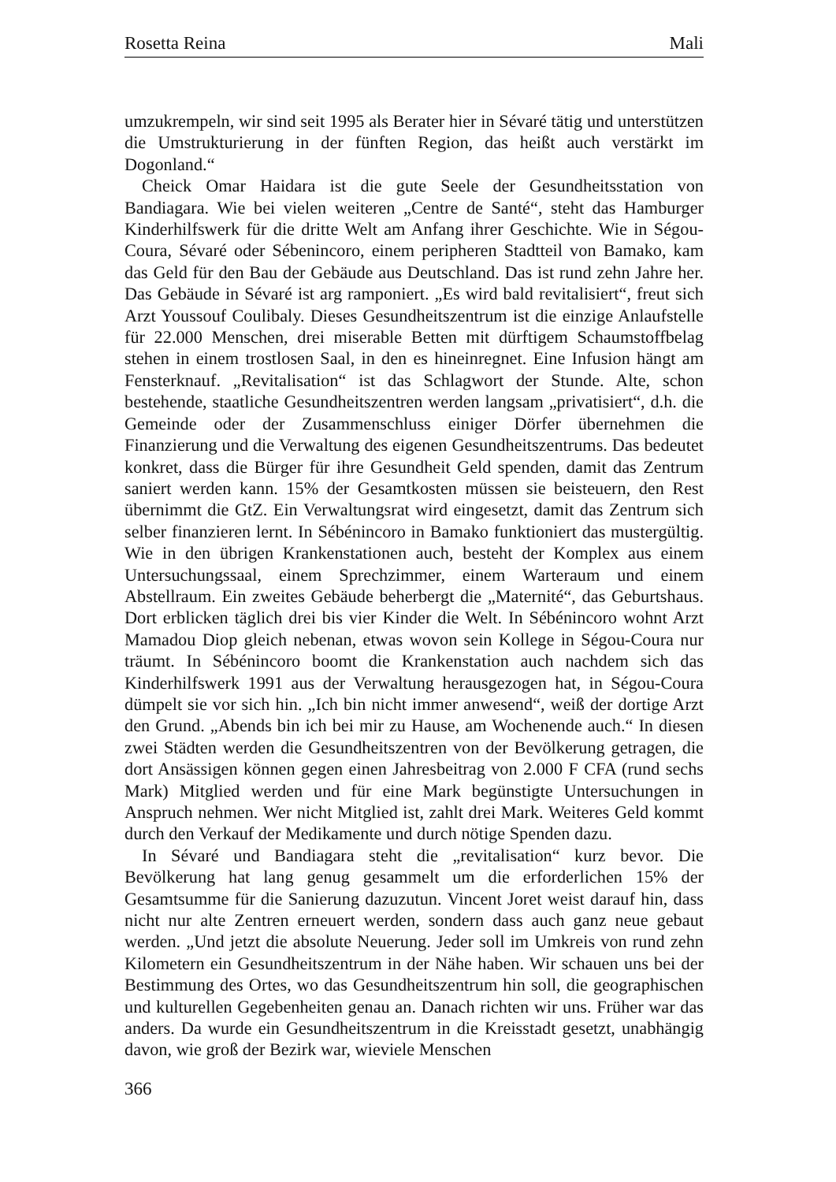Rosetta Reina Mali
umzukrempeln, wir sind seit 1995 als Berater hier in Sévaré tätig und unterstützen die Umstrukturierung in der fünften Region, das heißt auch verstärkt im Dogonland.“
Cheick Omar Haidara ist die gute Seele der Gesundheitsstation von Bandiagara. Wie bei vielen weiteren „Centre de Santé“, steht das Hamburger Kinderhilfswerk für die dritte Welt am Anfang ihrer Geschichte. Wie in Ségou-Coura, Sévaré oder Sébenincoro, einem peripheren Stadtteil von Bamako, kam das Geld für den Bau der Gebäude aus Deutschland. Das ist rund zehn Jahre her. Das Gebäude in Sévaré ist arg ramponiert. „Es wird bald revitalisiert“, freut sich Arzt Youssouf Coulibaly. Dieses Gesundheitszentrum ist die einzige Anlaufstelle für 22.000 Menschen, drei miserable Betten mit dürftigem Schaumstoffbelag stehen in einem trostlosen Saal, in den es hineinregnet. Eine Infusion hängt am Fensterknauf. „Revitalisation“ ist das Schlagwort der Stunde. Alte, schon bestehende, staatliche Gesundheitszentren werden langsam „privatisiert“, d.h. die Gemeinde oder der Zusammenschluss einiger Dörfer übernehmen die Finanzierung und die Verwaltung des eigenen Gesundheitszentrums. Das bedeutet konkret, dass die Bürger für ihre Gesundheit Geld spenden, damit das Zentrum saniert werden kann. 15% der Gesamtkosten müssen sie beisteuern, den Rest übernimmt die GtZ. Ein Verwaltungsrat wird eingesetzt, damit das Zentrum sich selber finanzieren lernt. In Sébénincoro in Bamako funktioniert das mustergültig. Wie in den übrigen Krankenstationen auch, besteht der Komplex aus einem Untersuchungssaal, einem Sprechzimmer, einem Warteraum und einem Abstellraum. Ein zweites Gebäude beherbergt die „Maternité“, das Geburtshaus. Dort erblicken täglich drei bis vier Kinder die Welt. In Sébénincoro wohnt Arzt Mamadou Diop gleich nebenan, etwas wovon sein Kollege in Ségou-Coura nur träumt. In Sébénincoro boomt die Krankenstation auch nachdem sich das Kinderhilfswerk 1991 aus der Verwaltung herausgezogen hat, in Ségou-Coura dümpelt sie vor sich hin. „Ich bin nicht immer anwesend“, weiß der dortige Arzt den Grund. „Abends bin ich bei mir zu Hause, am Wochenende auch.“ In diesen zwei Städten werden die Gesundheitszentren von der Bevölkerung getragen, die dort Ansässigen können gegen einen Jahresbeitrag von 2.000 F CFA (rund sechs Mark) Mitglied werden und für eine Mark begünstigte Untersuchungen in Anspruch nehmen. Wer nicht Mitglied ist, zahlt drei Mark. Weiteres Geld kommt durch den Verkauf der Medikamente und durch nötige Spenden dazu.
In Sévaré und Bandiagara steht die „revitalisation“ kurz bevor. Die Bevölkerung hat lang genug gesammelt um die erforderlichen 15% der Gesamtsumme für die Sanierung dazuzutun. Vincent Joret weist darauf hin, dass nicht nur alte Zentren erneuert werden, sondern dass auch ganz neue gebaut werden. „Und jetzt die absolute Neuerung. Jeder soll im Umkreis von rund zehn Kilometern ein Gesundheitszentrum in der Nähe haben. Wir schauen uns bei der Bestimmung des Ortes, wo das Gesundheitszentrum hin soll, die geographischen und kulturellen Gegebenheiten genau an. Danach richten wir uns. Früher war das anders. Da wurde ein Gesundheitszentrum in die Kreisstadt gesetzt, unabhängig davon, wie groß der Bezirk war, wieviele Menschen
366